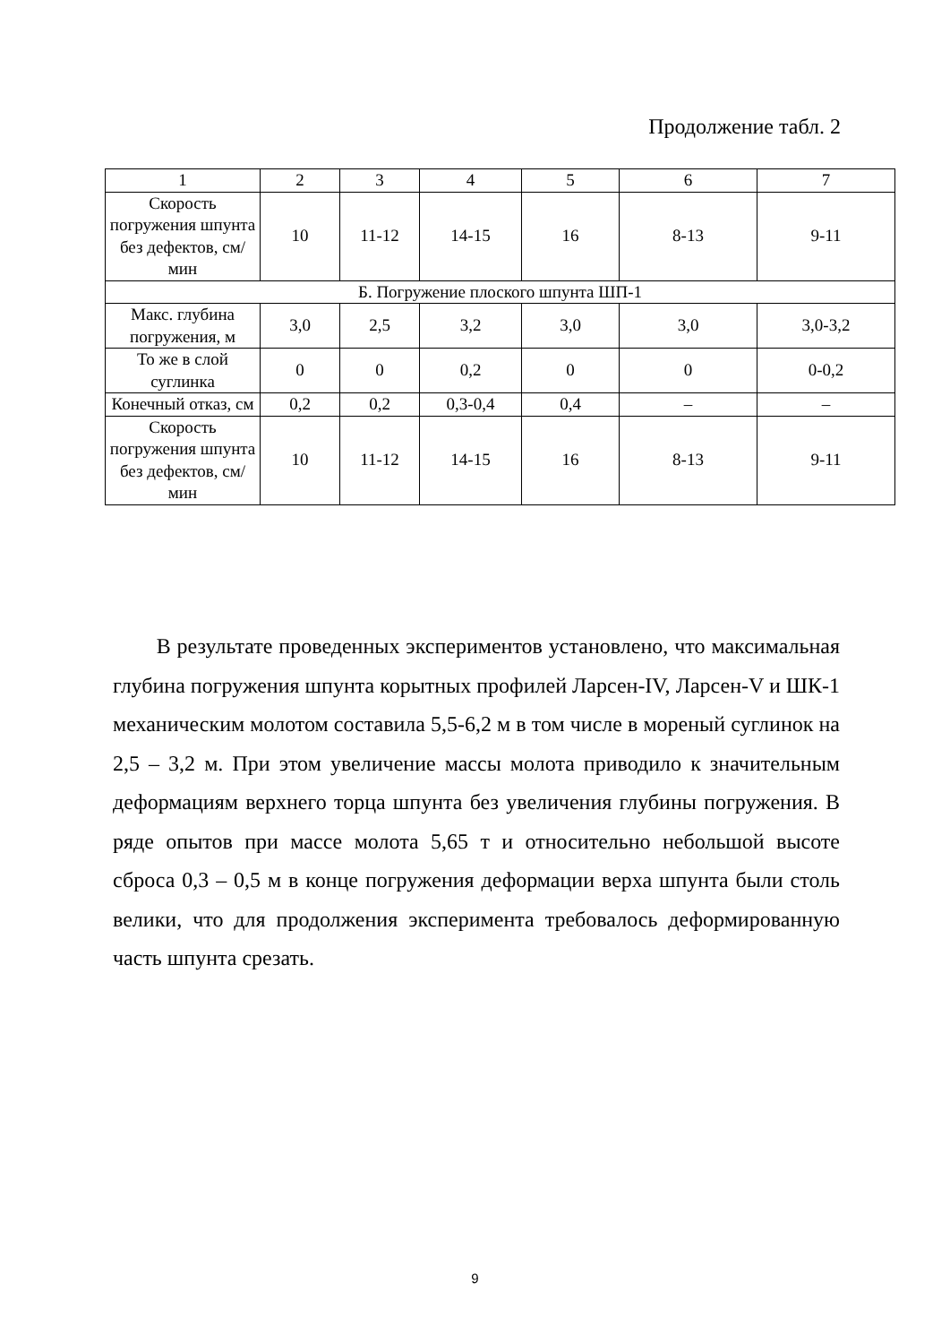Продолжение табл. 2
| 1 | 2 | 3 | 4 | 5 | 6 | 7 |
| Скорость погружения шпунта без дефектов, см/мин | 10 | 11-12 | 14-15 | 16 | 8-13 | 9-11 |
| Б. Погружение плоского шпунта ШП-1 | | | | | | |
| Макс. глубина погружения, м | 3,0 | 2,5 | 3,2 | 3,0 | 3,0 | 3,0-3,2 |
| То же в слой суглинка | 0 | 0 | 0,2 | 0 | 0 | 0-0,2 |
| Конечный отказ, см | 0,2 | 0,2 | 0,3-0,4 | 0,4 | – | – |
| Скорость погружения шпунта без дефектов, см/мин | 10 | 11-12 | 14-15 | 16 | 8-13 | 9-11 |
В результате проведенных экспериментов установлено, что максимальная глубина погружения шпунта корытных профилей Ларсен-IV, Ларсен-V и ШК-1 механическим молотом составила 5,5-6,2 м в том числе в мореный суглинок на 2,5 – 3,2 м. При этом увеличение массы молота приводило к значительным деформациям верхнего торца шпунта без увеличения глубины погружения. В ряде опытов при массе молота 5,65 т и относительно небольшой высоте сброса 0,3 – 0,5 м в конце погружения деформации верха шпунта были столь велики, что для продолжения эксперимента требовалось деформированную часть шпунта срезать.
9